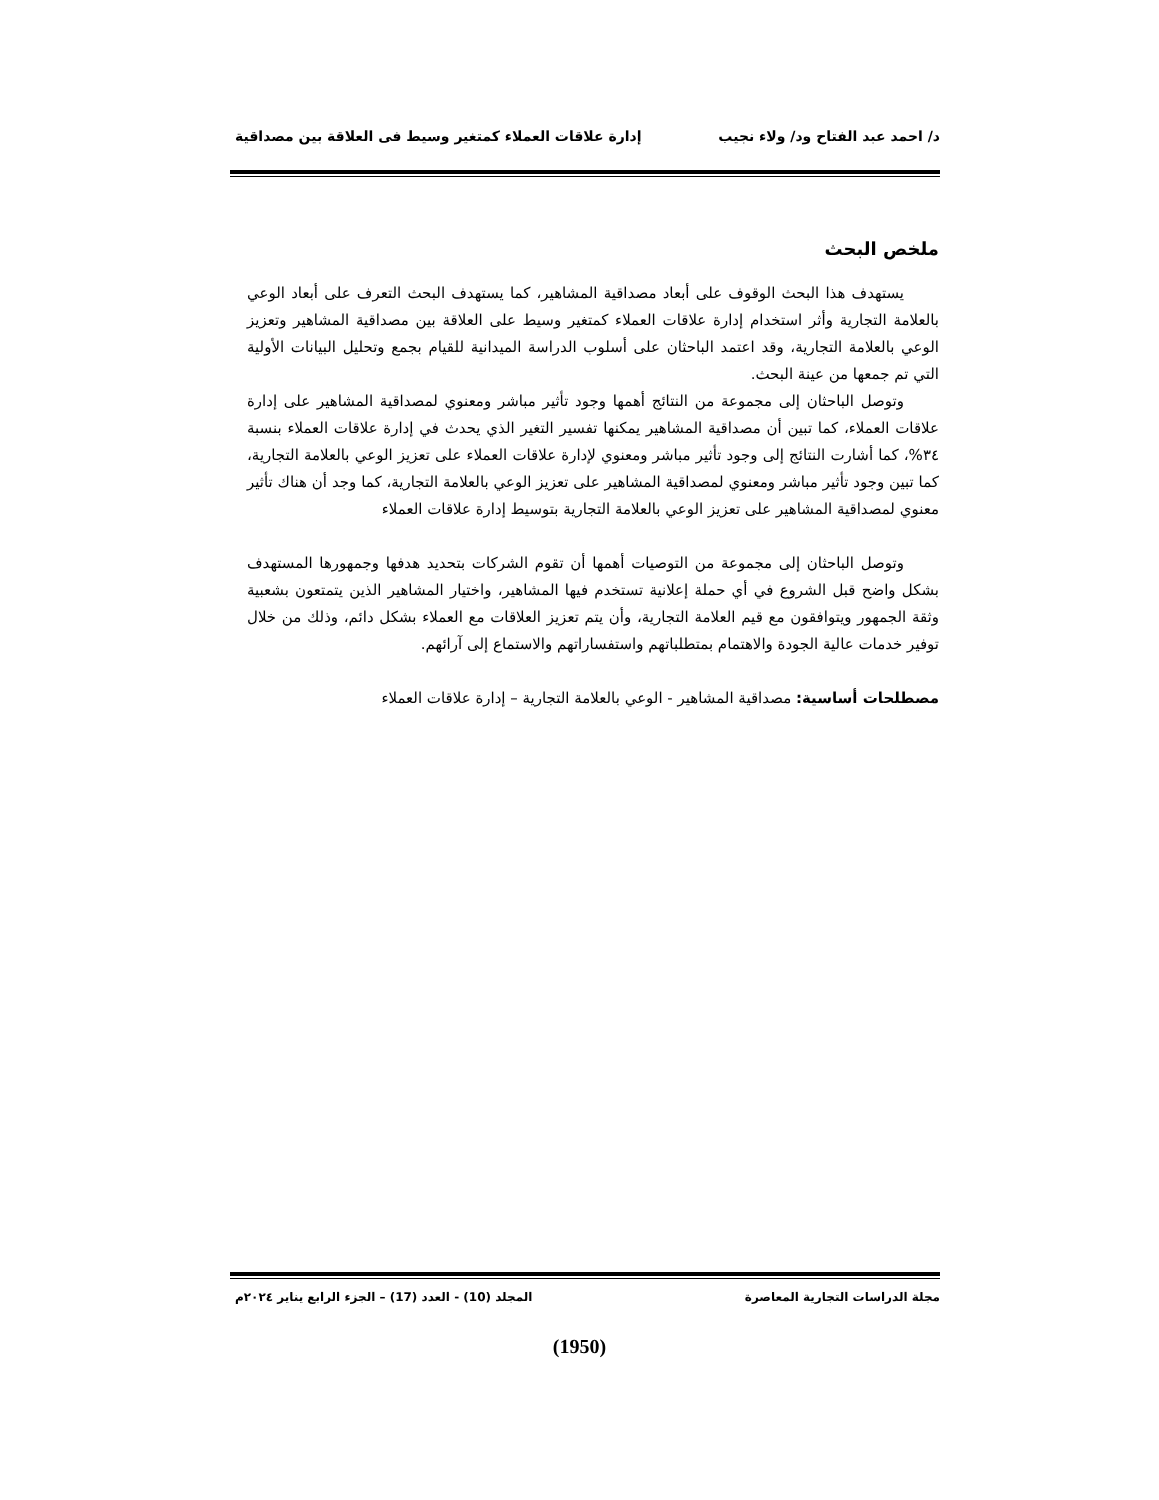د/ احمد عبد الفتاح ود/ ولاء نجيب إدارة علاقات العملاء كمتغير وسيط فى العلاقة بين مصداقية
ملخص البحث
يستهدف هذا البحث الوقوف على أبعاد مصداقية المشاهير، كما يستهدف البحث التعرف على أبعاد الوعي بالعلامة التجارية وأثر استخدام إدارة علاقات العملاء كمتغير وسيط على العلاقة بين مصداقية المشاهير وتعزيز الوعي بالعلامة التجارية، وقد اعتمد الباحثان على أسلوب الدراسة الميدانية للقيام بجمع وتحليل البيانات الأولية التي تم جمعها من عينة البحث.
وتوصل الباحثان إلى مجموعة من النتائج أهمها وجود تأثير مباشر ومعنوي لمصداقية المشاهير على إدارة علاقات العملاء، كما تبين أن مصداقية المشاهير يمكنها تفسير التغير الذي يحدث في إدارة علاقات العملاء بنسبة ٣٤%، كما أشارت النتائج إلى وجود تأثير مباشر ومعنوي لإدارة علاقات العملاء على تعزيز الوعي بالعلامة التجارية، كما تبين وجود تأثير مباشر ومعنوي لمصداقية المشاهير على تعزيز الوعي بالعلامة التجارية، كما وجد أن هناك تأثير معنوي لمصداقية المشاهير على تعزيز الوعي بالعلامة التجارية بتوسيط إدارة علاقات العملاء
وتوصل الباحثان إلى مجموعة من التوصيات أهمها أن تقوم الشركات بتحديد هدفها وجمهورها المستهدف بشكل واضح قبل الشروع في أي حملة إعلانية تستخدم فيها المشاهير، واختيار المشاهير الذين يتمتعون بشعبية وثقة الجمهور ويتوافقون مع قيم العلامة التجارية، وأن يتم تعزيز العلاقات مع العملاء بشكل دائم، وذلك من خلال توفير خدمات عالية الجودة والاهتمام بمتطلباتهم واستفساراتهم والاستماع إلى آرائهم.
مصطلحات أساسية: مصداقية المشاهير - الوعي بالعلامة التجارية – إدارة علاقات العملاء
مجلة الدراسات التجارية المعاصرة المجلد (10) - العدد (17) – الجزء الرابع يناير ٢٠٢٤م
(1950)